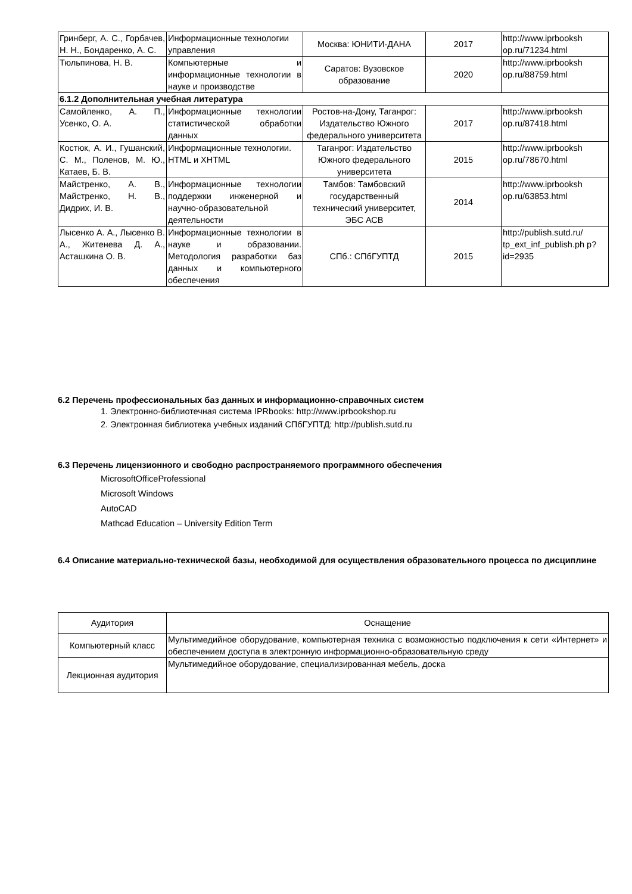| Гринберг, А. С., Горбачев, Н. Н., Бондаренко, А. С. | Информационные технологии управления | Москва: ЮНИТИ-ДАНА | 2017 | http://www.iprbooksh op.ru/71234.html |
| Тюльпинова, Н. В. | Компьютерные и информационные технологии в науке и производстве | Саратов: Вузовское образование | 2020 | http://www.iprbooksh op.ru/88759.html |
| 6.1.2 Дополнительная учебная литература | | | | |
| Самойленко, А. П., Усенко, О. А. | Информационные технологии статистической обработки данных | Ростов-на-Дону, Таганрог: Издательство Южного федерального университета | 2017 | http://www.iprbooksh op.ru/87418.html |
| Костюк, А. И., Гушанский, С. М., Поленов, М. Ю., Катаев, Б. В. | Информационные технологии. HTML и XHTML | Таганрог: Издательство Южного федерального университета | 2015 | http://www.iprbooksh op.ru/78670.html |
| Майстренко, А. В., Майстренко, Н. В., Дидрих, И. В. | Информационные технологии поддержки инженерной и научно-образовательной деятельности | Тамбов: Тамбовский государственный технический университет, ЭБС АСВ | 2014 | http://www.iprbooksh op.ru/63853.html |
| Лысенко А. А., Лысенко В. А., Житенева Д. А., Асташкина О. В. | Информационные технологии в науке и образовании. Методология разработки баз данных и компьютерного обеспечения | СПб.: СПбГУПТД | 2015 | http://publish.sutd.ru/ tp_ext_inf_publish.ph p?id=2935 |
6.2 Перечень профессиональных баз данных и информационно-справочных систем
1. Электронно-библиотечная система IPRbooks: http://www.iprbookshop.ru
2. Электронная библиотека учебных изданий СПбГУПТД: http://publish.sutd.ru
6.3 Перечень лицензионного и свободно распространяемого программного обеспечения
MicrosoftOfficeProfessional
Microsoft Windows
AutoCAD
Mathcad Education – University Edition Term
6.4 Описание материально-технической базы, необходимой для осуществления образовательного процесса по дисциплине
| Аудитория | Оснащение |
| Компьютерный класс | Мультимедийное оборудование, компьютерная техника с возможностью подключения к сети «Интернет» и обеспечением доступа в электронную информационно-образовательную среду |
| Лекционная аудитория | Мультимедийное оборудование, специализированная мебель, доска |